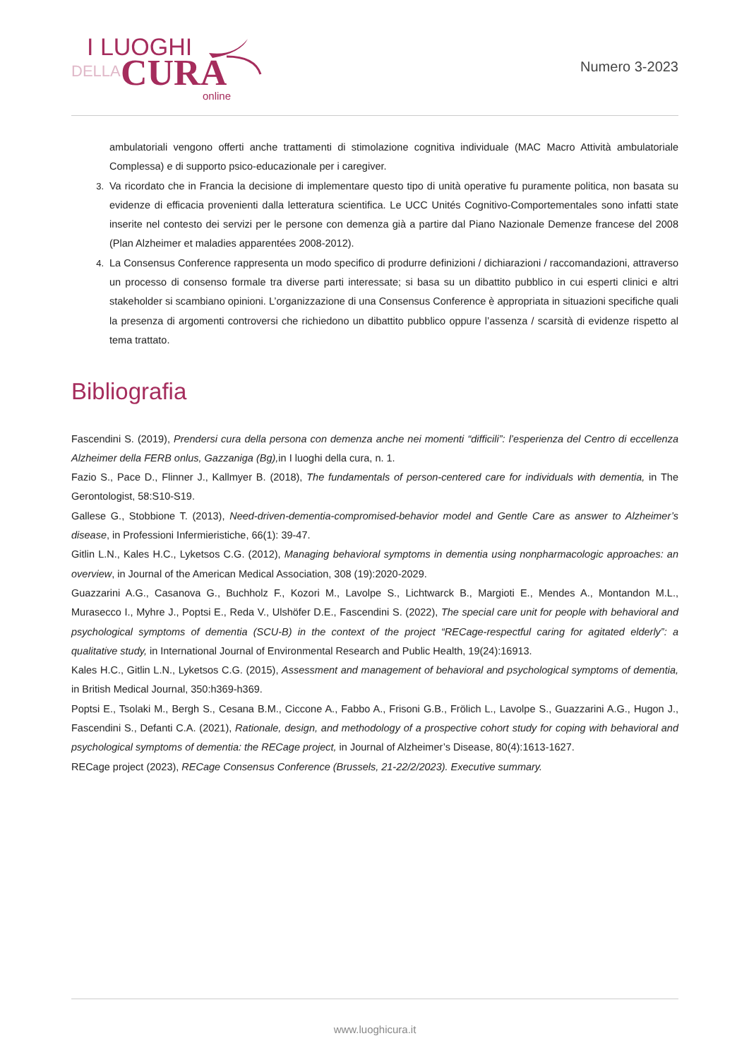I LUOGHI
DELLA CURA
online
Numero 3-2023
ambulatoriali vengono offerti anche trattamenti di stimolazione cognitiva individuale (MAC Macro Attività ambulatoriale Complessa) e di supporto psico-educazionale per i caregiver.
3. Va ricordato che in Francia la decisione di implementare questo tipo di unità operative fu puramente politica, non basata su evidenze di efficacia provenienti dalla letteratura scientifica. Le UCC Unités Cognitivo-Comportementales sono infatti state inserite nel contesto dei servizi per le persone con demenza già a partire dal Piano Nazionale Demenze francese del 2008 (Plan Alzheimer et maladies apparentées 2008-2012).
4. La Consensus Conference rappresenta un modo specifico di produrre definizioni / dichiarazioni / raccomandazioni, attraverso un processo di consenso formale tra diverse parti interessate; si basa su un dibattito pubblico in cui esperti clinici e altri stakeholder si scambiano opinioni. L’organizzazione di una Consensus Conference è appropriata in situazioni specifiche quali la presenza di argomenti controversi che richiedono un dibattito pubblico oppure l’assenza / scarsità di evidenze rispetto al tema trattato.
Bibliografia
Fascendini S. (2019), Prendersi cura della persona con demenza anche nei momenti “difficili”: l’esperienza del Centro di eccellenza Alzheimer della FERB onlus, Gazzaniga (Bg), in I luoghi della cura, n. 1.
Fazio S., Pace D., Flinner J., Kallmyer B. (2018), The fundamentals of person-centered care for individuals with dementia, in The Gerontologist, 58:S10-S19.
Gallese G., Stobbione T. (2013), Need-driven-dementia-compromised-behavior model and Gentle Care as answer to Alzheimer’s disease, in Professioni Infermieristiche, 66(1): 39-47.
Gitlin L.N., Kales H.C., Lyketsos C.G. (2012), Managing behavioral symptoms in dementia using nonpharmacologic approaches: an overview, in Journal of the American Medical Association, 308 (19):2020-2029.
Guazzarini A.G., Casanova G., Buchholz F., Kozori M., Lavolpe S., Lichtwarck B., Margioti E., Mendes A., Montandon M.L., Murasecco I., Myhre J., Poptsi E., Reda V., Ulshöfer D.E., Fascendini S. (2022), The special care unit for people with behavioral and psychological symptoms of dementia (SCU-B) in the context of the project “RECage-respectful caring for agitated elderly”: a qualitative study, in International Journal of Environmental Research and Public Health, 19(24):16913.
Kales H.C., Gitlin L.N., Lyketsos C.G. (2015), Assessment and management of behavioral and psychological symptoms of dementia, in British Medical Journal, 350:h369-h369.
Poptsi E., Tsolaki M., Bergh S., Cesana B.M., Ciccone A., Fabbo A., Frisoni G.B., Frölich L., Lavolpe S., Guazzarini A.G., Hugon J., Fascendini S., Defanti C.A. (2021), Rationale, design, and methodology of a prospective cohort study for coping with behavioral and psychological symptoms of dementia: the RECage project, in Journal of Alzheimer’s Disease, 80(4):1613-1627.
RECage project (2023), RECage Consensus Conference (Brussels, 21-22/2/2023). Executive summary.
www.luoghicura.it